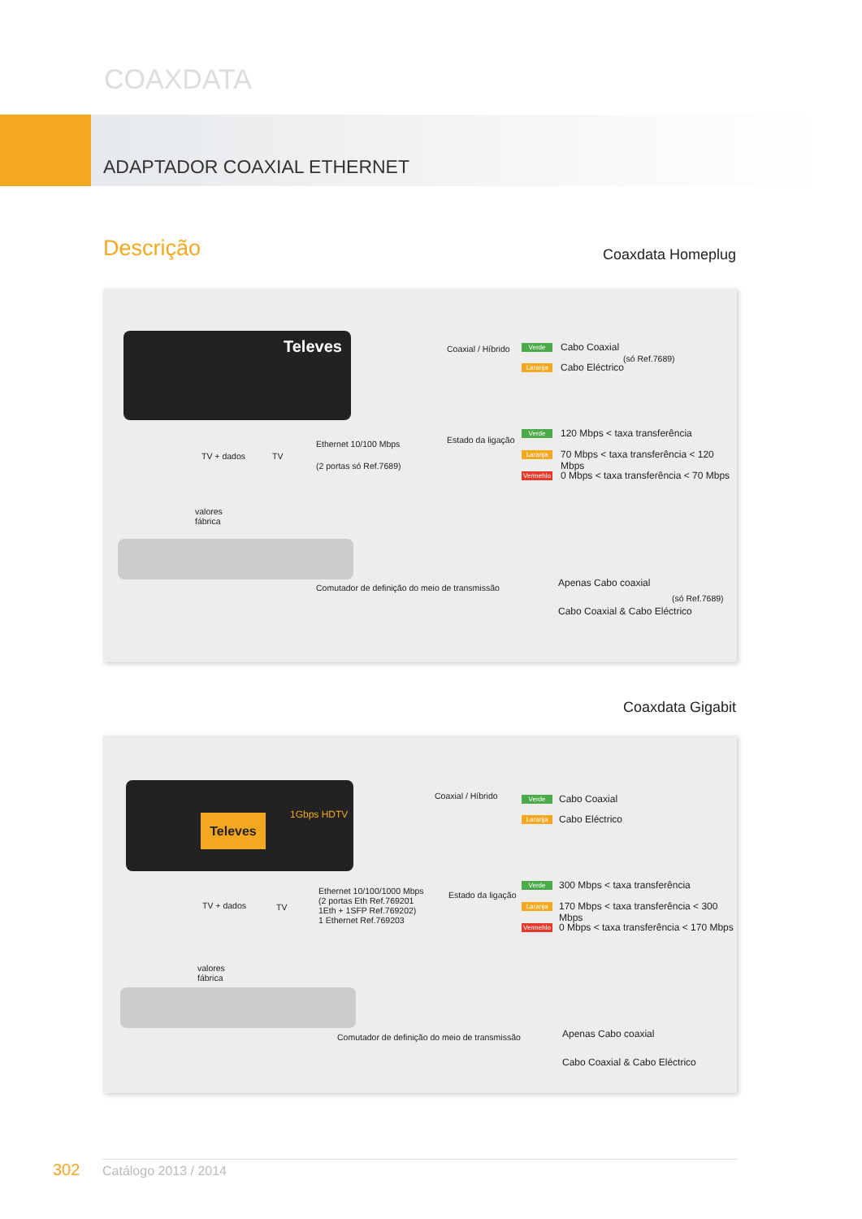COAXDATA
ADAPTADOR COAXIAL ETHERNET
Descrição Coaxdata Homeplug
Televes
TV + dados TV
Ethernet 10/100 Mbps
(2 portas só Ref.7689)
valores
fábrica
Comutador de definição do meio de transmissão
Coaxial / Híbrido
Estado da ligação
Verde Cabo Coaxial
Laranja Cabo Eléctrico
(só Ref.7689)
Verde 120 Mbps < taxa transferência
Laranja
70 Mbps < taxa transferência < 120 Mbps
Vermehlo
0 Mbps < taxa transferência < 70 Mbps
Apenas Cabo coaxial
Cabo Coaxial & Cabo Eléctrico
(só Ref.7689)
Coaxdata Gigabit
Televes 1Gbps HDTV
TV + dados TV
Ethernet 10/100/1000 Mbps
(2 portas Eth Ref.769201
1Eth + 1SFP Ref.769202)
1 Ethernet Ref.769203
valores
fábrica
Comutador de definição do meio de transmissão
Coaxial / Híbrido
Estado da ligação
Verde Cabo Coaxial
Laranja Cabo Eléctrico
Verde 300 Mbps < taxa transferência
Laranja
170 Mbps < taxa transferência < 300 Mbps
Vermehlo
0 Mbps < taxa transferência < 170 Mbps
Apenas Cabo coaxial
Cabo Coaxial & Cabo Eléctrico
302 Catálogo 2013 / 2014